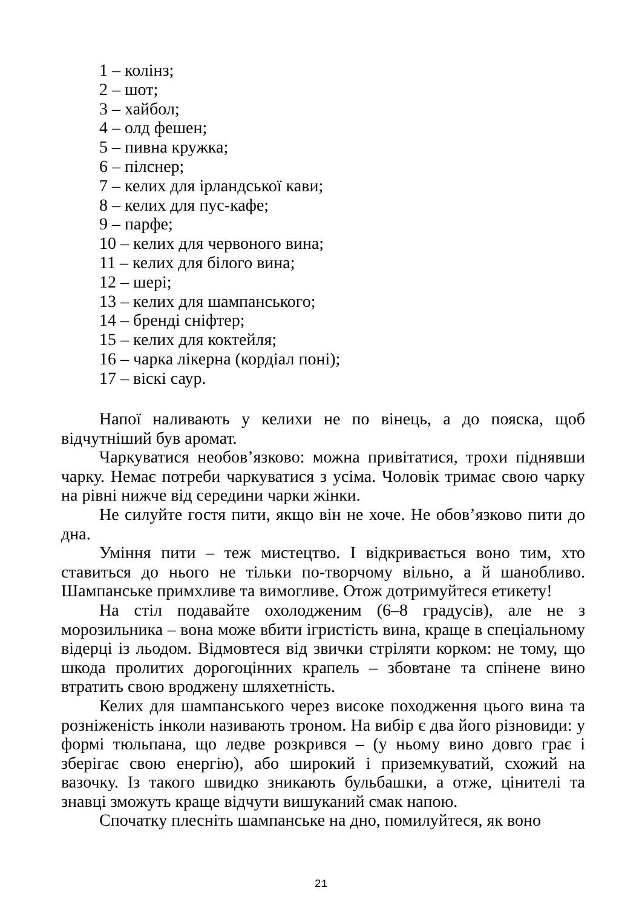1 – колінз;
2 – шот;
3 – хайбол;
4 – олд фешен;
5 – пивна кружка;
6 – пілснер;
7 – келих для ірландської кави;
8 – келих для пус-кафе;
9 – парфе;
10 – келих для червоного вина;
11 – келих для білого вина;
12 – шері;
13 – келих для шампанського;
14 – бренді сніфтер;
15 – келих для коктейля;
16 – чарка лікерна (кордіал поні);
17 – віскі саур.
Напої наливають у келихи не по вінець, а до пояска, щоб відчутніший був аромат.
Чаркуватися необов’язково: можна привітатися, трохи піднявши чарку. Немає потреби чаркуватися з усіма. Чоловік тримає свою чарку на рівні нижче від середини чарки жінки.
Не силуйте гостя пити, якщо він не хоче. Не обов’язково пити до дна.
Уміння пити – теж мистецтво. І відкривається воно тим, хто ставиться до нього не тільки по-творчому вільно, а й шанобливо. Шампанське примхливе та вимогливе. Отож дотримуйтеся етикету!
На стіл подавайте охолодженим (6–8 градусів), але не з морозильника – вона може вбити ігристість вина, краще в спеціальному відерці із льодом. Відмовтеся від звички стріляти корком: не тому, що шкода пролитих дорогоцінних крапель – збовтане та спінене вино втратить свою вроджену шляхетність.
Келих для шампанського через високе походження цього вина та розніженість інколи називають троном. На вибір є два його різновиди: у формі тюльпана, що ледве розкрився – (у ньому вино довго грає і зберігає свою енергію), або широкий і приземкуватий, схожий на вазочку. Із такого швидко зникають бульбашки, а отже, цінителі та знавці зможуть краще відчути вишуканий смак напою.
Спочатку плесніть шампанське на дно, помилуйтеся, як воно
21